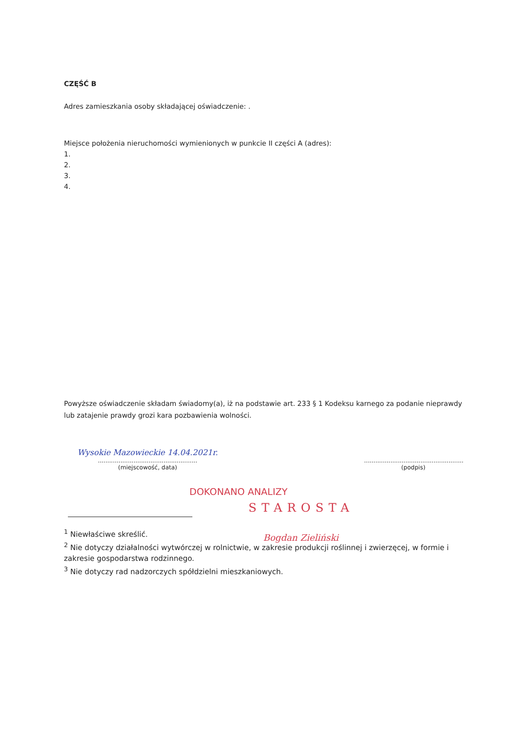CZĘŚĆ B
Adres zamieszkania osoby składającej oświadczenie: .
Miejsce położenia nieruchomości wymienionych w punkcie II części A (adres):
1.
2.
3.
4.
Powyższe oświadczenie składam świadomy(a), iż na podstawie art. 233 § 1 Kodeksu karnego za podanie nieprawdy lub zatajenie prawdy grozi kara pozbawienia wolności.
Wysokie Mazowieckie 14.04.2021r.
.....................................................
(miejscowość, data)
.....................................................
(podpis)
DOKONANO ANALIZY
STAROSTA
Bogdan Zieliński
<sup>1</sup> Niewłaściwe skreślić.
<sup>2</sup> Nie dotyczy działalności wytwórczej w rolnictwie, w zakresie produkcji roślinnej i zwierzęcej, w formie i zakresie gospodarstwa rodzinnego.
<sup>3</sup> Nie dotyczy rad nadzorczych spółdzielni mieszkaniowych.